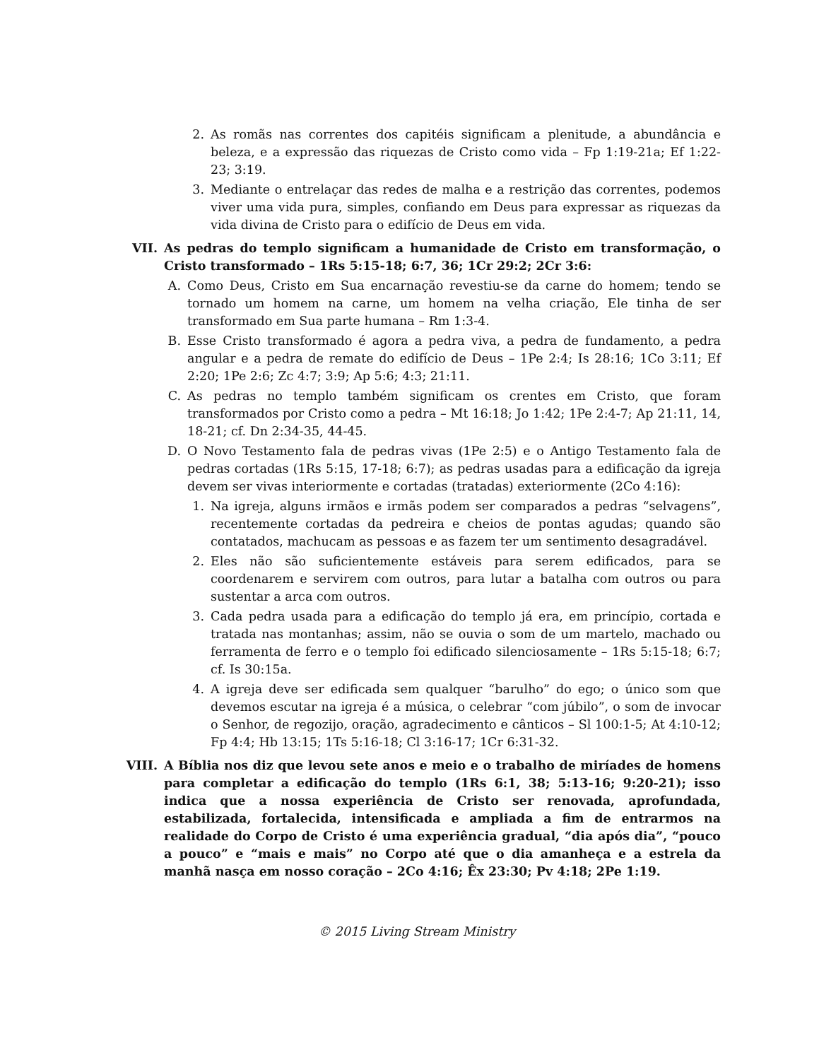2. As romãs nas correntes dos capitéis significam a plenitude, a abundância e beleza, e a expressão das riquezas de Cristo como vida – Fp 1:19-21a; Ef 1:22-23; 3:19.
3. Mediante o entrelaçar das redes de malha e a restrição das correntes, podemos viver uma vida pura, simples, confiando em Deus para expressar as riquezas da vida divina de Cristo para o edifício de Deus em vida.
VII. As pedras do templo significam a humanidade de Cristo em transformação, o Cristo transformado – 1Rs 5:15-18; 6:7, 36; 1Cr 29:2; 2Cr 3:6:
A. Como Deus, Cristo em Sua encarnação revestiu-se da carne do homem; tendo se tornado um homem na carne, um homem na velha criação, Ele tinha de ser transformado em Sua parte humana – Rm 1:3-4.
B. Esse Cristo transformado é agora a pedra viva, a pedra de fundamento, a pedra angular e a pedra de remate do edifício de Deus – 1Pe 2:4; Is 28:16; 1Co 3:11; Ef 2:20; 1Pe 2:6; Zc 4:7; 3:9; Ap 5:6; 4:3; 21:11.
C. As pedras no templo também significam os crentes em Cristo, que foram transformados por Cristo como a pedra – Mt 16:18; Jo 1:42; 1Pe 2:4-7; Ap 21:11, 14, 18-21; cf. Dn 2:34-35, 44-45.
D. O Novo Testamento fala de pedras vivas (1Pe 2:5) e o Antigo Testamento fala de pedras cortadas (1Rs 5:15, 17-18; 6:7); as pedras usadas para a edificação da igreja devem ser vivas interiormente e cortadas (tratadas) exteriormente (2Co 4:16):
1. Na igreja, alguns irmãos e irmãs podem ser comparados a pedras “selvagens”, recentemente cortadas da pedreira e cheios de pontas agudas; quando são contatados, machucam as pessoas e as fazem ter um sentimento desagradável.
2. Eles não são suficientemente estáveis para serem edificados, para se coordenarem e servirem com outros, para lutar a batalha com outros ou para sustentar a arca com outros.
3. Cada pedra usada para a edificação do templo já era, em princípio, cortada e tratada nas montanhas; assim, não se ouvia o som de um martelo, machado ou ferramenta de ferro e o templo foi edificado silenciosamente – 1Rs 5:15-18; 6:7; cf. Is 30:15a.
4. A igreja deve ser edificada sem qualquer “barulho” do ego; o único som que devemos escutar na igreja é a música, o celebrar “com júbilo”, o som de invocar o Senhor, de regozijo, oração, agradecimento e cânticos – Sl 100:1-5; At 4:10-12; Fp 4:4; Hb 13:15; 1Ts 5:16-18; Cl 3:16-17; 1Cr 6:31-32.
VIII. A Bíblia nos diz que levou sete anos e meio e o trabalho de miríades de homens para completar a edificação do templo (1Rs 6:1, 38; 5:13-16; 9:20-21); isso indica que a nossa experiência de Cristo ser renovada, aprofundada, estabilizada, fortalecida, intensificada e ampliada a fim de entrarmos na realidade do Corpo de Cristo é uma experiência gradual, “dia após dia”, “pouco a pouco” e “mais e mais” no Corpo até que o dia amanheça e a estrela da manhã nasça em nosso coração – 2Co 4:16; Êx 23:30; Pv 4:18; 2Pe 1:19.
© 2015 Living Stream Ministry